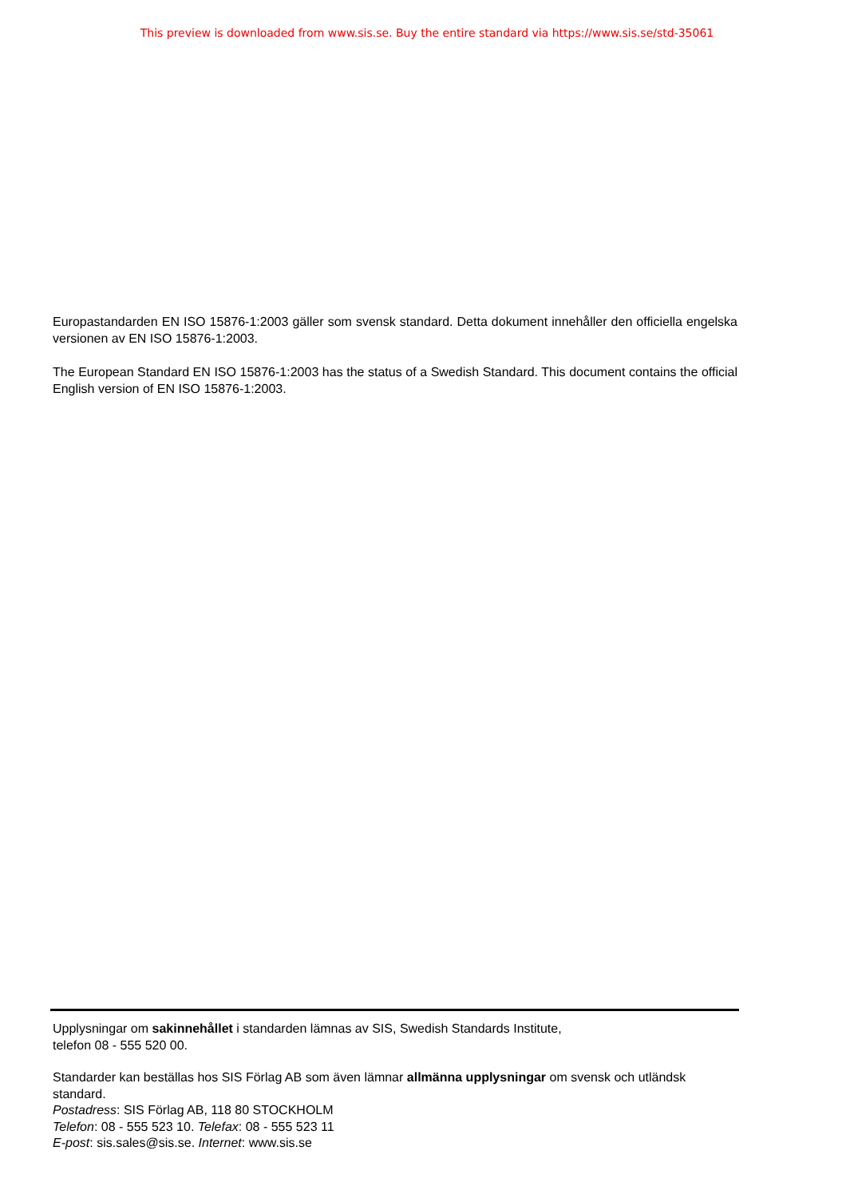This preview is downloaded from www.sis.se. Buy the entire standard via https://www.sis.se/std-35061
Europastandarden EN ISO 15876-1:2003 gäller som svensk standard. Detta dokument innehåller den officiella engelska versionen av EN ISO 15876-1:2003.
The European Standard EN ISO 15876-1:2003 has the status of a Swedish Standard. This document contains the official English version of EN ISO 15876-1:2003.
Upplysningar om sakinnehållet i standarden lämnas av SIS, Swedish Standards Institute,
telefon 08 - 555 520 00.
Standarder kan beställas hos SIS Förlag AB som även lämnar allmänna upplysningar om svensk och utländsk standard.
Postadress: SIS Förlag AB, 118 80 STOCKHOLM
Telefon: 08 - 555 523 10. Telefax: 08 - 555 523 11
E-post: sis.sales@sis.se. Internet: www.sis.se